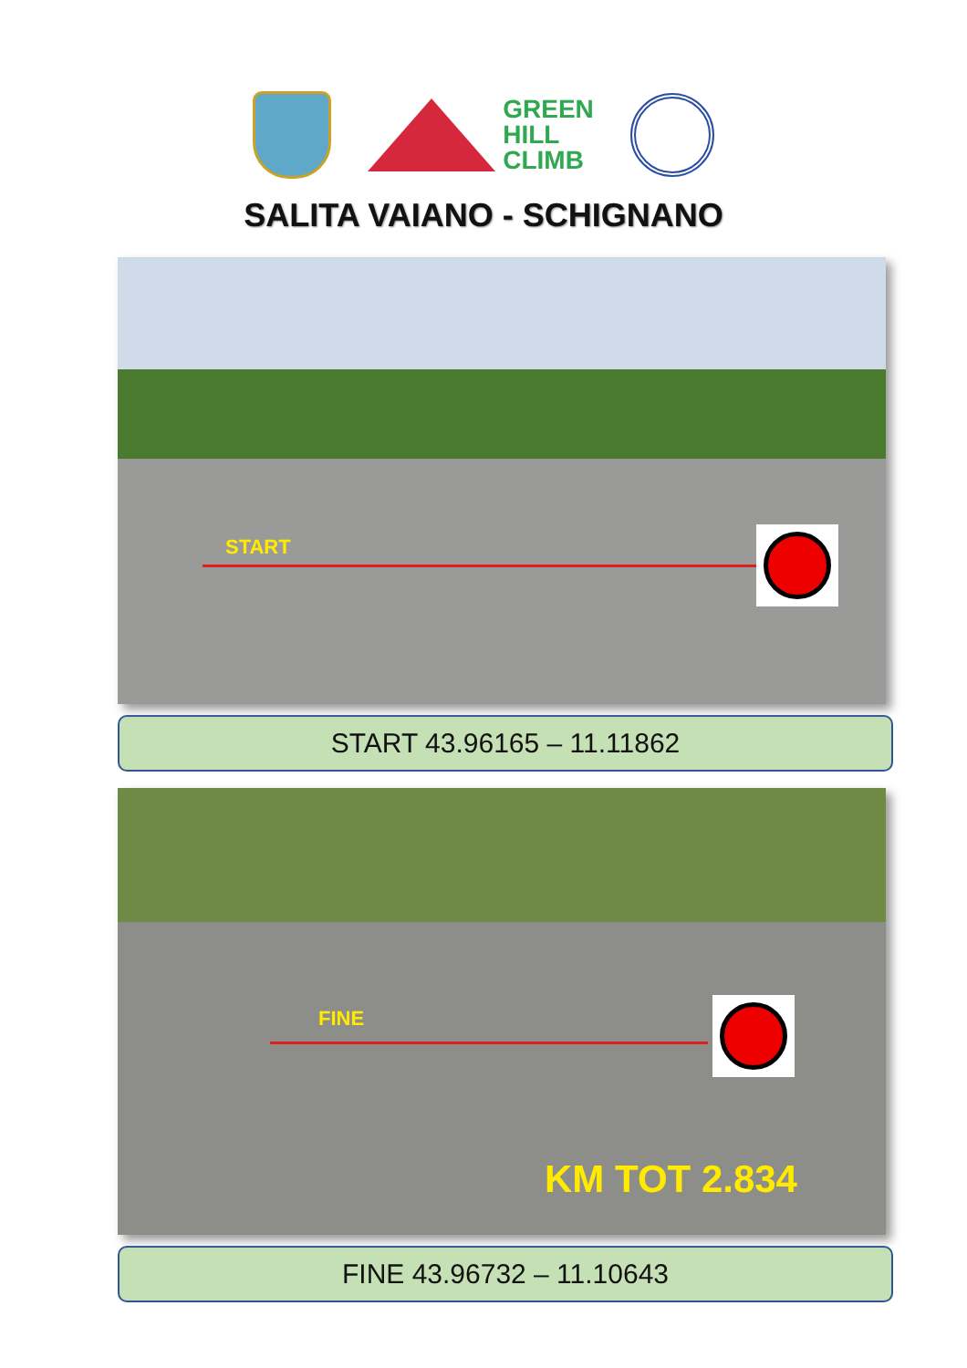GREEN
HILL
CLIMB
SALITA VAIANO - SCHIGNANO
START
START 43.96165 – 11.11862
FINE
KM TOT 2.834
FINE 43.96732 – 11.10643